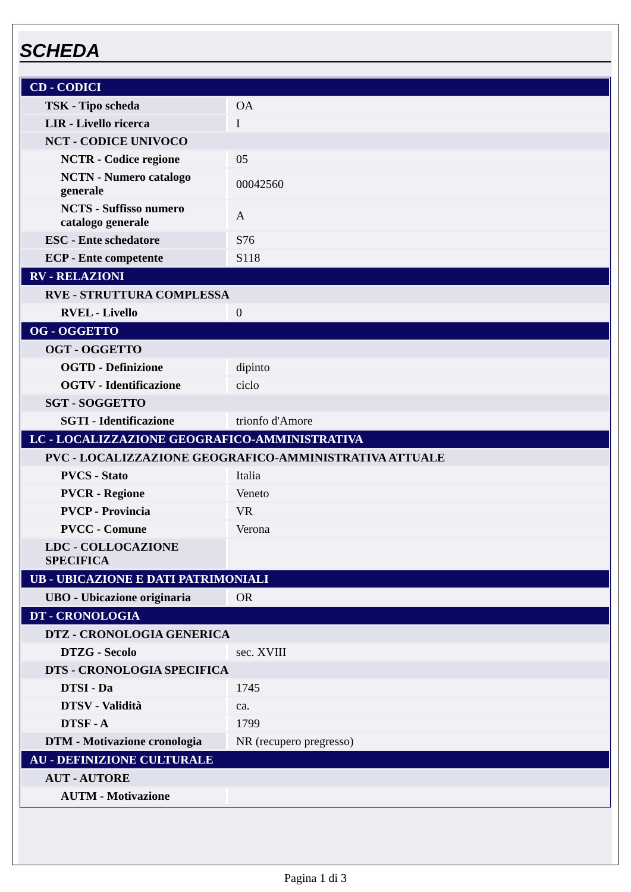SCHEDA
| CD - CODICI | |
| TSK - Tipo scheda | OA |
| LIR - Livello ricerca | I |
| NCT - CODICE UNIVOCO | |
| NCTR - Codice regione | 05 |
| NCTN - Numero catalogo generale | 00042560 |
| NCTS - Suffisso numero catalogo generale | A |
| ESC - Ente schedatore | S76 |
| ECP - Ente competente | S118 |
| RV - RELAZIONI | |
| RVE - STRUTTURA COMPLESSA | |
| RVEL - Livello | 0 |
| OG - OGGETTO | |
| OGT - OGGETTO | |
| OGTD - Definizione | dipinto |
| OGTV - Identificazione | ciclo |
| SGT - SOGGETTO | |
| SGTI - Identificazione | trionfo d'Amore |
| LC - LOCALIZZAZIONE GEOGRAFICO-AMMINISTRATIVA | |
| PVC - LOCALIZZAZIONE GEOGRAFICO-AMMINISTRATIVA ATTUALE | |
| PVCS - Stato | Italia |
| PVCR - Regione | Veneto |
| PVCP - Provincia | VR |
| PVCC - Comune | Verona |
| LDC - COLLOCAZIONE SPECIFICA | |
| UB - UBICAZIONE E DATI PATRIMONIALI | |
| UBO - Ubicazione originaria | OR |
| DT - CRONOLOGIA | |
| DTZ - CRONOLOGIA GENERICA | |
| DTZG - Secolo | sec. XVIII |
| DTS - CRONOLOGIA SPECIFICA | |
| DTSI - Da | 1745 |
| DTSV - Validità | ca. |
| DTSF - A | 1799 |
| DTM - Motivazione cronologia | NR (recupero pregresso) |
| AU - DEFINIZIONE CULTURALE | |
| AUT - AUTORE | |
| AUTM - Motivazione | |
Pagina 1 di 3